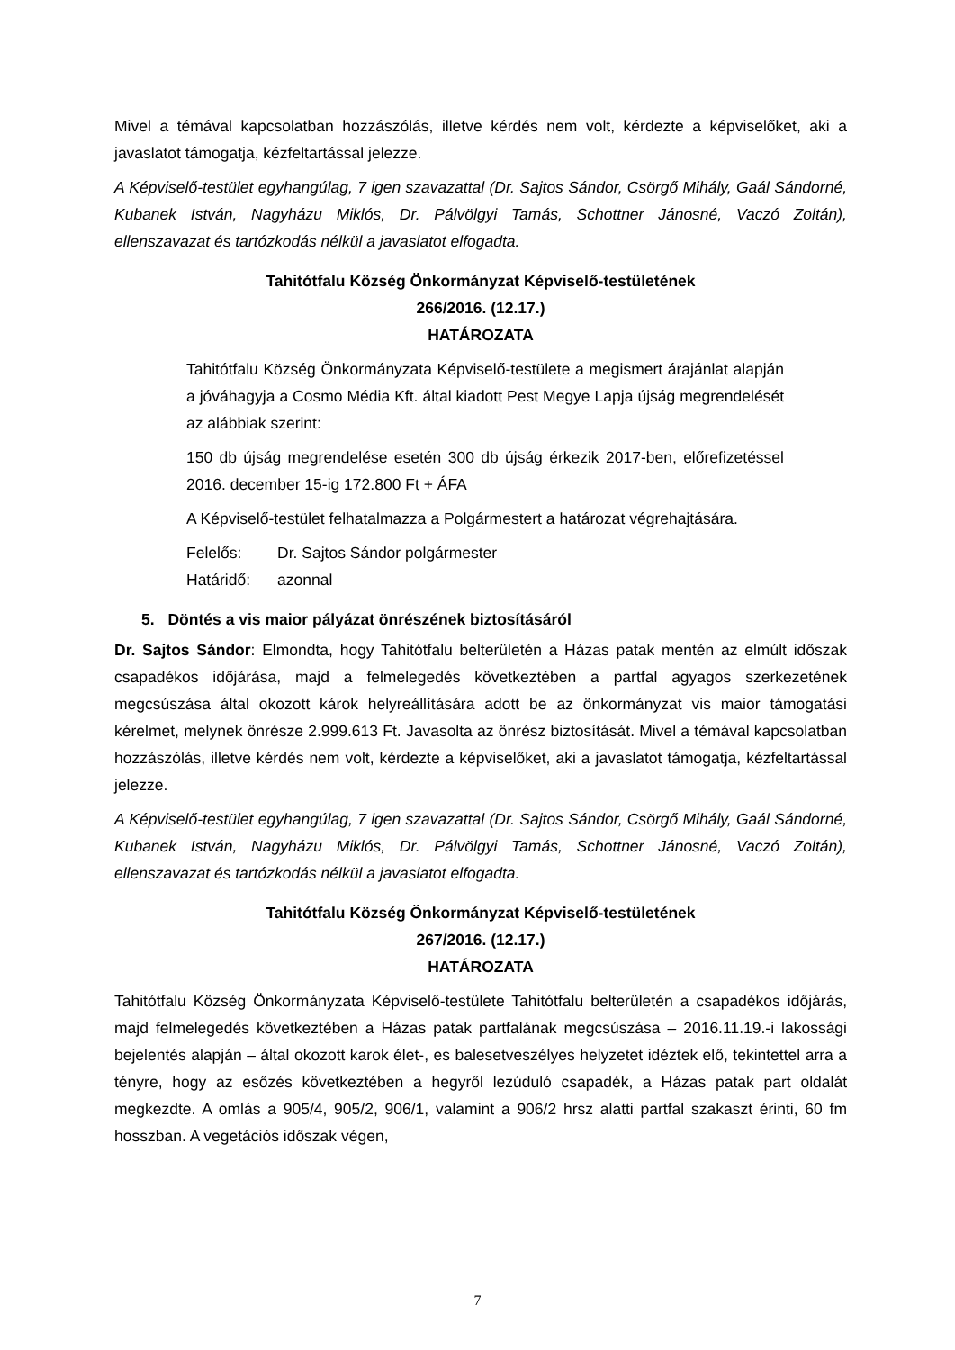Mivel a témával kapcsolatban hozzászólás, illetve kérdés nem volt, kérdezte a képviselőket, aki a javaslatot támogatja, kézfeltartással jelezze.
A Képviselő-testület egyhangúlag, 7 igen szavazattal (Dr. Sajtos Sándor, Csörgő Mihály, Gaál Sándorné, Kubanek István, Nagyházu Miklós, Dr. Pálvölgyi Tamás, Schottner Jánosné, Vaczó Zoltán), ellenszavazat és tartózkodás nélkül a javaslatot elfogadta.
Tahitótfalu Község Önkormányzat Képviselő-testületének
266/2016. (12.17.)
HATÁROZATA
Tahitótfalu Község Önkormányzata Képviselő-testülete a megismert árajánlat alapján a jóváhagyja a Cosmo Média Kft. által kiadott Pest Megye Lapja újság megrendelését az alábbiak szerint:
150 db újság megrendelése esetén 300 db újság érkezik 2017-ben, előrefizetéssel 2016. december 15-ig 172.800 Ft + ÁFA
A Képviselő-testület felhatalmazza a Polgármestert a határozat végrehajtására.
| Felelős: | Dr. Sajtos Sándor polgármester |
| Határidő: | azonnal |
5. Döntés a vis maior pályázat önrészének biztosításáról
Dr. Sajtos Sándor: Elmondta, hogy Tahitótfalu belterületén a Házas patak mentén az elmúlt időszak csapadékos időjárása, majd a felmelegedés következtében a partfal agyagos szerkezetének megcsúszása által okozott károk helyreállítására adott be az önkormányzat vis maior támogatási kérelmet, melynek önrésze 2.999.613 Ft. Javasolta az önrész biztosítását. Mivel a témával kapcsolatban hozzászólás, illetve kérdés nem volt, kérdezte a képviselőket, aki a javaslatot támogatja, kézfeltartással jelezze.
A Képviselő-testület egyhangúlag, 7 igen szavazattal (Dr. Sajtos Sándor, Csörgő Mihály, Gaál Sándorné, Kubanek István, Nagyházu Miklós, Dr. Pálvölgyi Tamás, Schottner Jánosné, Vaczó Zoltán), ellenszavazat és tartózkodás nélkül a javaslatot elfogadta.
Tahitótfalu Község Önkormányzat Képviselő-testületének
267/2016. (12.17.)
HATÁROZATA
Tahitótfalu Község Önkormányzata Képviselő-testülete Tahitótfalu belterületén a csapadékos időjárás, majd felmelegedés következtében a Házas patak partfalának megcsúszása – 2016.11.19.-i lakossági bejelentés alapján – által okozott karok élet-, es balesetveszélyes helyzetet idéztek elő, tekintettel arra a tényre, hogy az esőzés következtében a hegyről lezúduló csapadék, a Házas patak part oldalát megkezdte. A omlás a 905/4, 905/2, 906/1, valamint a 906/2 hrsz alatti partfal szakaszt érinti, 60 fm hosszban. A vegetációs időszak végen,
7